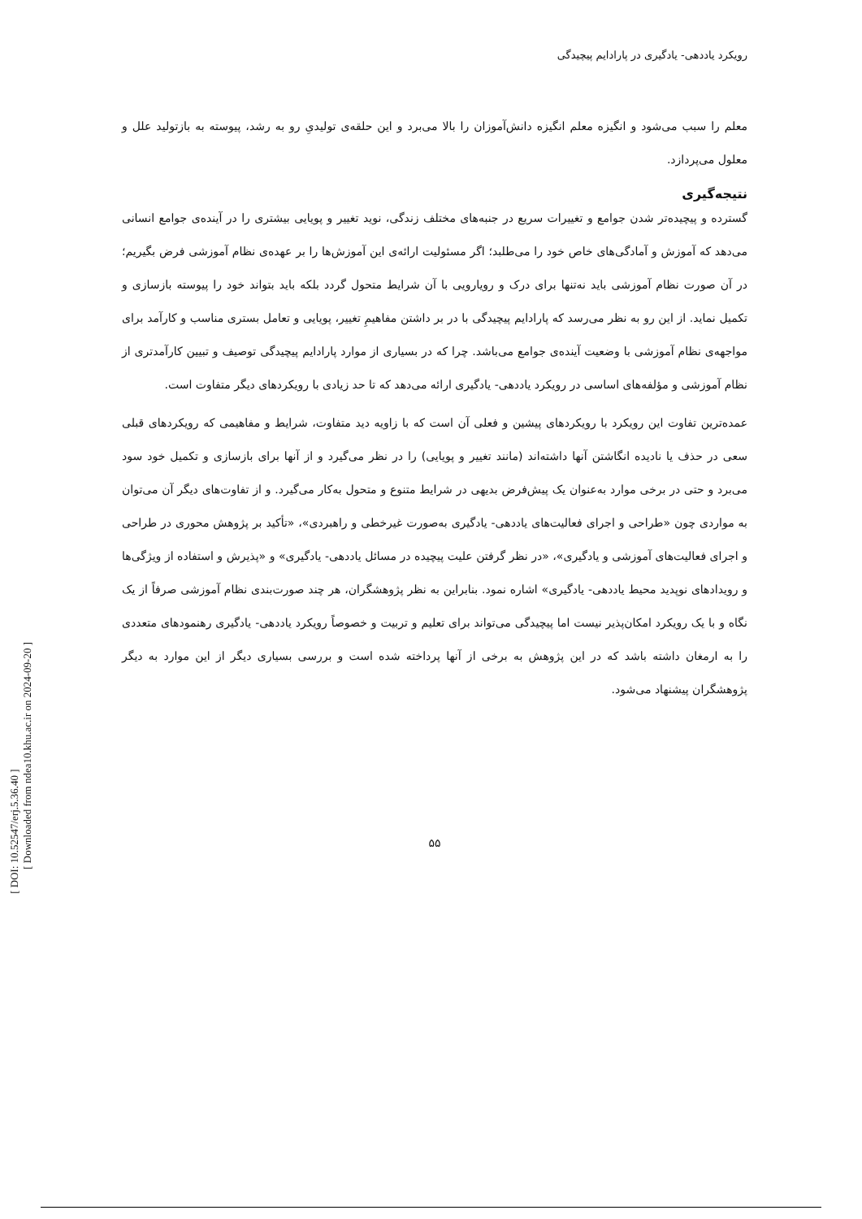رویکرد یاددهی- یادگیری در پارادایم پیچیدگی
معلم را سبب می‌شود و انگیزه معلم انگیزه دانش‌آموزان را بالا می‌برد و این حلقه‌ی تولیدیِ رو به رشد، پیوسته به بازتولید علل و معلول می‌پردازد.
نتیجه‌گیری
گسترده و پیچیده‌تر شدن جوامع و تغییرات سریع در جنبه‌های مختلف زندگی، نوید تغییر و پویایی بیشتری را در آینده‌ی جوامع انسانی می‌دهد که آموزش و آمادگی‌های خاص خود را می‌طلبد؛ اگر مسئولیت ارائه‌ی این آموزش‌ها را بر عهده‌ی نظام آموزشی فرض بگیریم؛ در آن صورت نظام آموزشی باید نه‌تنها برای درک و رویارویی با آن شرایط متحول گردد بلکه باید بتواند خود را پیوسته بازسازی و تکمیل نماید. از این رو به نظر می‌رسد که پارادایم پیچیدگی با در بر داشتن مفاهیمِ تغییر، پویایی و تعامل بستری مناسب و کارآمد برای مواجهه‌ی نظام آموزشی با وضعیت آینده‌ی جوامع می‌باشد. چرا که در بسیاری از موارد پارادایم پیچیدگی توصیف و تبیین کارآمدتری از نظام آموزشی و مؤلفه‌های اساسی در رویکرد یاددهی- یادگیری ارائه می‌دهد که تا حد زیادی با رویکردهای دیگر متفاوت است.
عمده‌ترین تفاوت این رویکرد با رویکردهای پیشین و فعلی آن است که با زاویه دید متفاوت، شرایط و مفاهیمی که رویکردهای قبلی سعی در حذف یا نادیده انگاشتن آنها داشته‌اند (مانند تغییر و پویایی) را در نظر می‌گیرد و از آنها برای بازسازی و تکمیل خود سود می‌برد و حتی در برخی موارد به‌عنوان یک پیش‌فرض بدیهی در شرایط متنوع و متحول به‌کار می‌گیرد. و از تفاوت‌های دیگر آن می‌توان به مواردی چون «طراحی و اجرای فعالیت‌های یاددهی- یادگیری به‌صورت غیرخطی و راهبردی»، «تأکید بر پژوهش محوری در طراحی و اجرای فعالیت‌های آموزشی و یادگیری»، «در نظر گرفتن علیت پیچیده در مسائل یاددهی- یادگیری» و «پذیرش و استفاده از ویژگی‌ها و رویدادهای نوپدید محیط یاددهی- یادگیری» اشاره نمود. بنابراین به نظر پژوهشگران، هر چند صورت‌بندی نظام آموزشی صرفاً از یک نگاه و با یک رویکرد امکان‌پذیر نیست اما پیچیدگی می‌تواند برای تعلیم و تربیت و خصوصاً رویکرد یاددهی- یادگیری رهنمودهای متعددی را به ارمغان داشته باشد که در این پژوهش به برخی از آنها پرداخته شده است و بررسی بسیاری دیگر از این موارد به دیگر پژوهشگران پیشنهاد می‌شود.
۵۵
[ DOI: 10.52547/erj.5.36.40 ]
[ Downloaded from ndea10.khu.ac.ir on 2024-09-20 ]